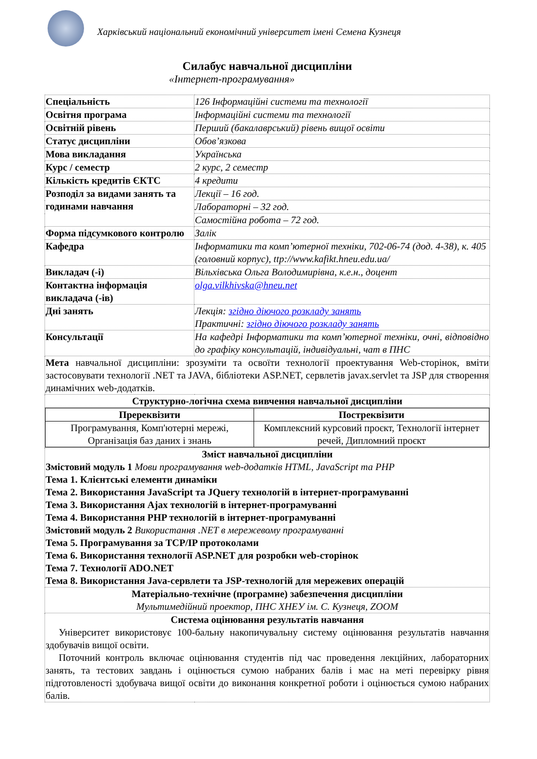Харківський національний економічний університет імені Семена Кузнеця
Силабус навчальної дисципліни
«Інтернет-програмування»
| Спеціальність | 126 Інформаційні системи та технології |
| Освітня програма | Інформаційні системи та технології |
| Освітній рівень | Перший (бакалаврський) рівень вищої освіти |
| Статус дисципліни | Обов’язкова |
| Мова викладання | Українська |
| Курс / семестр | 2 курс, 2 семестр |
| Кількість кредитів ЄКТС | 4 кредити |
| Розподіл за видами занять та годинами навчання | Лекції – 16 год. |
| | Лабораторні – 32 год. |
| | Самостійна робота – 72 год. |
| Форма підсумкового контролю | Залік |
| Кафедра | Інформатики та комп’ютерної техніки, 702-06-74 (дод. 4-38), к. 405 (головний корпус), ttp://www.kafikt.hneu.edu.ua/ |
| Викладач (-і) | Вільхівська Ольга Володимирівна, к.е.н., доцент |
| Контактна інформація викладача (-ів) | olga.vilkhivska@hneu.net |
| Дні занять | Лекція: згідно діючого розкладу занять Практичні: згідно діючого розкладу занять |
| Консультації | На кафедрі Інформатики та комп’ютерної техніки, очні, відповідно до графіку консультацій, індивідуальні, чат в ПНС |
| Мета навчальної дисципліни: зрозуміти та освоїти технології проектування Web-сторінок, вміти застосовувати технології .NET та JAVA, бібліотеки ASP.NET, сервлетів javax.servlet та JSP для створення динамічних web-додатків. | |
| Структурно-логічна схема вивчення навчальної дисципліни | |
| / Пререквізити / Постреквізити / / Програмування, Комп'ютерні мережі, Організація баз даних і знань / Комплексний курсовий проєкт, Технології інтернет речей, Дипломний проєкт / | |
| Зміст навчальної дисципліни Змістовий модуль 1 Мови програмування web-додатків HTML, JavaScript та PHP Тема 1. Клієнтські елементи динаміки Тема 2. Використання JavaScript та JQuery технологій в інтернет-програмуванні Тема 3. Використання Ajax технологій в інтернет-програмуванні Тема 4. Використання PHP технологій в інтернет-програмуванні Змістовий модуль 2 Використання .NET в мережевому програмуванні Тема 5. Програмування за TCP/IP протоколами Тема 6. Використання технології ASP.NET для розробки web-сторінок Тема 7. Технології ADO.NET Тема 8. Використання Java-сервлети та JSP-технологій для мережевих операцій | |
| Матеріально-технічне (програмне) забезпечення дисципліни Мультимедійний проектор, ПНС ХНЕУ ім. С. Кузнеця, ZOOM | |
| Система оцінювання результатів навчання Університет використовує 100-бальну накопичувальну систему оцінювання результатів навчання здобувачів вищої освіти. Поточний контроль включає оцінювання студентів під час проведення лекційних, лабораторних занять, та тестових завдань і оцінюється сумою набраних балів і має на меті перевірку рівня підготовленості здобувача вищої освіти до виконання конкретної роботи і оцінюється сумою набраних балів. | |